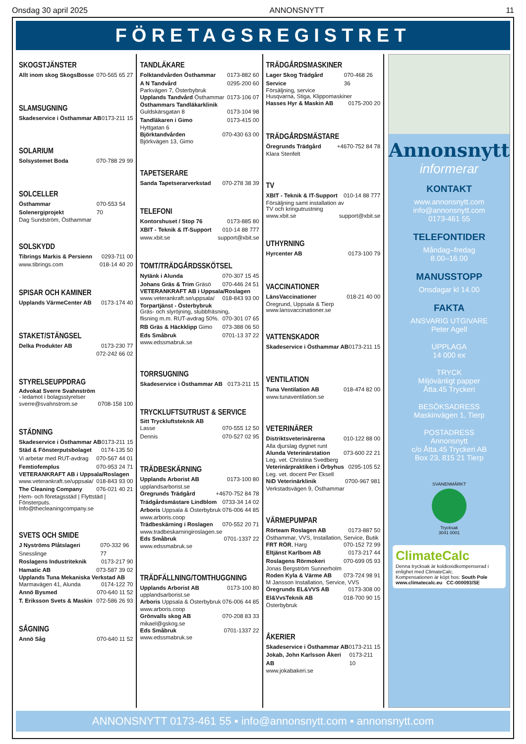Onsdag 30 april 2025 ANNONSNYTT 11
FÖRETAGSREGISTRET
SKOGSTJÄNSTER
Allt inom skog SkogsBosse 070-565 65 27
SLAMSUGNING
Skadeservice i Östhammar AB 0173-211 15
SOLARIUM
Solsystemet Boda 070-788 29 99
SOLCELLER
Östhammar Solenergiprojekt 070-553 54 70
Dag Sundström, Östhammar
SOLSKYDD
Tibrings Markis & Persienn 0293-711 00
www.tibrings.com 018-14 40 20
SPISAR OCH KAMINER
Upplands VärmeCenter AB 0173-174 40
STAKET/STÄNGSEL
Delka Produkter AB 0173-230 77
072-242 66 02
STYRELSEUPPDRAG
Advokat Sverre Svahnström
- ledamot i bolagsstyrelser
sverre@svahnstrom.se 0708-158 100
STÄDNING
Skadeservice i Östhammar AB 0173-211 15
Städ & Fönsterputsbolaget 0174-135 50
Vi arbetar med RUT-avdrag 070-567 44 01
Femtiofemplus 070-953 24 71
VETERANKRAFT AB i Uppsala/Roslagen
www.veterankraft.se/uppsala/ 018-843 93 00
The Cleaning Company 076-021 40 21
Hem- och företagsstäd | Flyttstäd | Fönsterputs.
Info@thecleaningcompany.se
SVETS OCH SMIDE
J Nyströms Plåtslageri Snesslinge 070-332 96 77
Roslagens Industriteknik 0173-217 90
Hamatic AB 073-587 39 02
Upplands Tuna Mekaniska Verkstad AB
Marmavägen 41, Alunda 0174-122 70
Annö Bysmed 070-640 11 52
T. Eriksson Svets & Maskin 072-586 26 93
SÅGNING
Annö Såg 070-640 11 52
TANDLÄKARE
Folktandvården Östhammar 0173-882 60
A N Tandvård 0295-200 60
Parkvägen 7, Österbybruk
Upplands Tandvård Östhammar 0173-106 07
Östhammars Tandläkarklinik
Guldskärsgatan 8 0173-104 98
Tandläkaren i Gimo 0173-415 00
Hyttgatan 6
Björktandvården 070-430 63 00
Björkvägen 13, Gimo
TAPETSERARE
Sanda Tapetserarverkstad 070-278 38 39
TELEFONI
Kontorshuset / Stop 76 0173-885 80
XBIT - Teknik & IT-Support 010-14 88 777
www.xbit.se support@xbit.se
TOMT/TRÄDGÅRDSSKÖTSEL
Nytänk i Alunda 070-307 15 45
Johans Gräs & Trim Gräsö 070-446 24 51
VETERANKRAFT AB i Uppsala/Roslagen
www.veterankraft.se/uppsala/ 018-843 93 00
Torpartjänst - Österbybruk
Gräs- och slyröjning, stubbfräsning,
flisning m.m. RUT-avdrag 50%. 070-301 07 65
RB Gräs & Häckklipp Gimo 073-388 06 50
Eds Småbruk 0701-13 37 22
www.edssmabruk.se
TORRSUGNING
Skadeservice i Östhammar AB 0173-211 15
TRYCKLUFTSUTRUST & SERVICE
Sitt Tryckluftsteknik AB
Lasse 070-555 12 50
Dennis 070-527 02 95
TRÄDBESKÄRNING
Upplands Arborist AB 0173-100 80
upplandsarborist.se
Öregrunds Trädgård +4670-752 84 78
Trädgårdsmästare Lindblom 0733-34 14 02
Arboris Uppsala & Österbybruk 076-006 44 85
www.arboris.coop
Trädbeskärning i Roslagen 070-552 20 71
www.tradbeskarningiroslagen.se
Eds Småbruk 0701-1337 22
www.edssmabruk.se
TRÄDFÄLLNING/TOMTHUGGNING
Upplands Arborist AB 0173-100 80
upplandsarborist.se
Arboris Uppsala & Österbybruk 076-006 44 85
www.arboris.coop
Grönvalls skog AB 070-208 83 33
mikael@gskog.se
Eds Småbruk 0701-1337 22
www.edssmabruk.se
TRÄDGÅRDSMASKINER
Lager Skog Trädgård Service 070-468 26 36
Försäljning, service
Husqvarna, Stiga, Klippomaskiner
Hasses Hyr & Maskin AB 0175-200 20
TRÄDGÅRDSMÄSTARE
Öregrunds Trädgård +4670-752 84 78
Klara Stenfelt
TV
XBIT - Teknik & IT-Support 010-14 88 777
Försäljning samt installation av
TV och kringutrustning
www.xbit.se support@xbit.se
UTHYRNING
Hyrcenter AB 0173-100 79
VACCINATIONER
LänsVaccinationer 018-21 40 00
Öregrund, Uppsala & Tierp
www.lansvaccinationer.se
VATTENSKADOR
Skadeservice i Östhammar AB 0173-211 15
VENTILATION
Tuna Ventilation AB 018-474 82 00
www.tunaventilation.se
VETERINÄRER
Distriktsveterinärerna 010-122 88 00
Alla djurslag dygnet runt
Alunda Veterinärstation 073-600 22 21
Leg. vet. Christina Svedberg
Veterinärpraktiken i Örbyhus 0295-105 52
Leg. vet. docent Per Eksell
NiD Veterinärklinik 0700-967 981
Verkstadsvägen 9, Östhammar
VÄRMEPUMPAR
Rörteam Roslagen AB 0173-887 50
Östhammar, VVS, Installation, Service, Butik
FRT RÖR, Harg 070-152 72 99
Eltjänst Karlbom AB 0173-217 44
Roslagens Rörmokeri 070-699 05 93
Jonas Bergström Sunnerholm
Roden Kyla & Värme AB 073-724 98 91
M Jansson Installation, Service, VVS
Öregrunds EL&VVS AB 0173-308 00
El&VvsTeknik AB 018-700 90 15
Österbybruk
ÅKERIER
Skadeservice i Östhammar AB 0173-211 15
Jokab, John Karlsson Åkeri AB 0173-211 10
www.jokabakeri.se
Annonsnytt
informerar
KONTAKT
www.annonsnytt.com
info@annonsnytt.com
0173-461 55
TELEFONTIDER
Måndag–fredag
8.00–16.00
MANUSSTOPP
Onsdagar kl 14.00
FAKTA
ANSVARIG UTGIVARE
Peter Agell
UPPLAGA
14 000 ex
TRYCK
Miljövänligt papper
Åtta.45 Tryckeri
BESÖKSADRESS
Maskinvägen 1, Tierp
POSTADRESS
Annonsnytt
c/o Åtta.45 Tryckeri AB
Box 23, 815 21 Tierp
SVANENMÄRKT
Trycksak
3041 0001
ClimateCalc
Denna trycksak är koldioxidkompenserad i enlighet med ClimateCalc.
Kompensationen är köpt hos: South Pole
www.climatecalc.eu CC-000093/SE
ANNONSNYTT 0173-461 55 ▪ info@annonsnytt.com ▪ annonsnytt.com